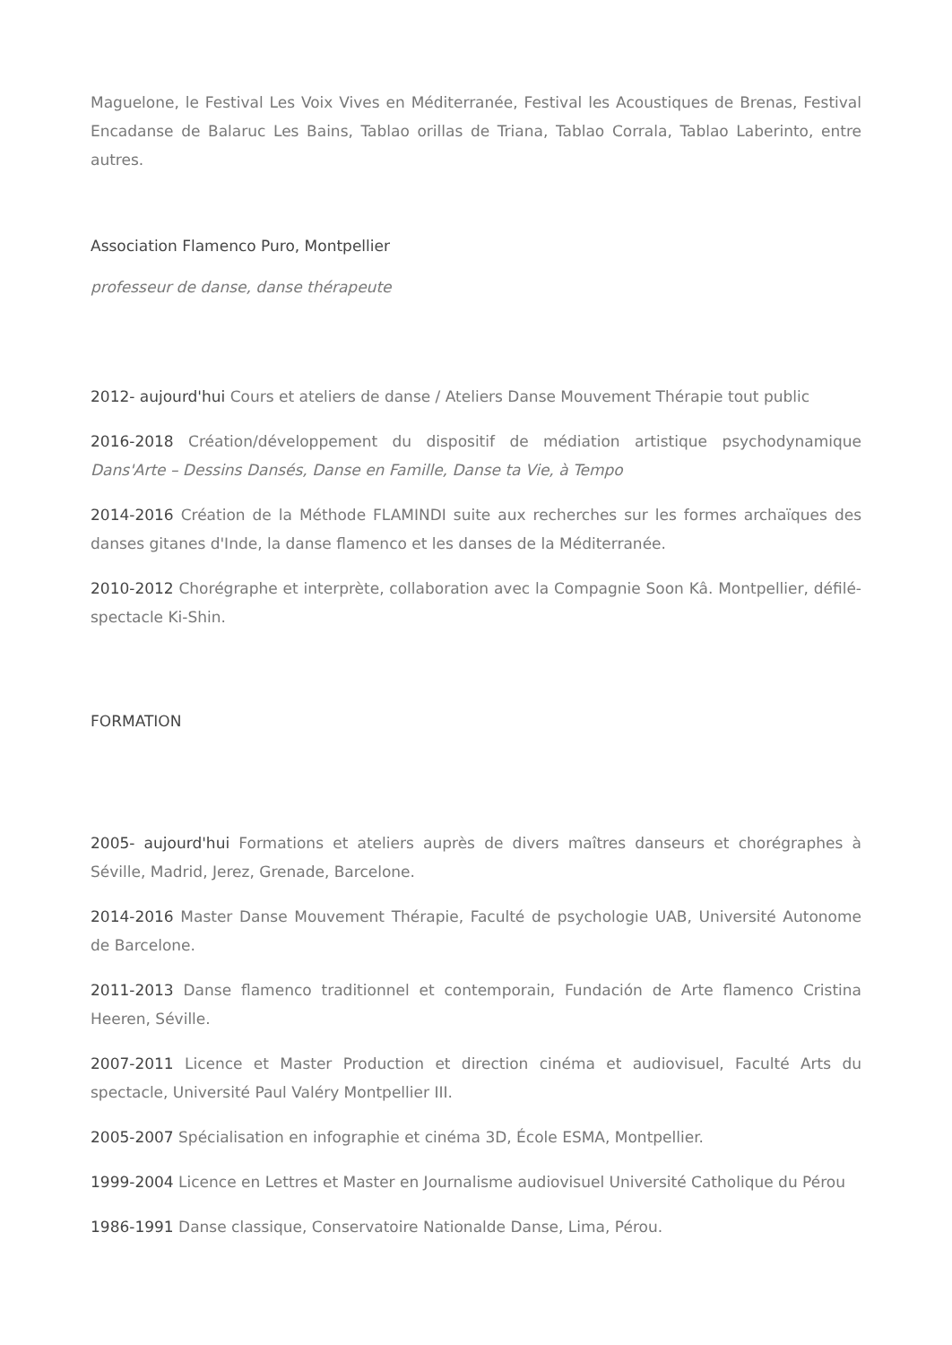Maguelone, le Festival Les Voix Vives en Méditerranée, Festival les Acoustiques de Brenas, Festival Encadanse de Balaruc Les Bains, Tablao orillas de Triana, Tablao Corrala, Tablao Laberinto, entre autres.
Association Flamenco Puro, Montpellier
professeur de danse, danse thérapeute
2012- aujourd'hui Cours et ateliers de danse / Ateliers Danse Mouvement Thérapie tout public
2016-2018 Création/développement du dispositif de médiation artistique psychodynamique Dans'Arte – Dessins Dansés, Danse en Famille, Danse ta Vie, à Tempo
2014-2016 Création de la Méthode FLAMINDI suite aux recherches sur les formes archaïques des danses gitanes d'Inde, la danse flamenco et les danses de la Méditerranée.
2010-2012 Chorégraphe et interprète, collaboration avec la Compagnie Soon Kâ. Montpellier, défilé-spectacle Ki-Shin.
FORMATION
2005- aujourd'hui Formations et ateliers auprès de divers maîtres danseurs et chorégraphes à Séville, Madrid, Jerez, Grenade, Barcelone.
2014-2016 Master Danse Mouvement Thérapie, Faculté de psychologie UAB, Université Autonome de Barcelone.
2011-2013 Danse flamenco traditionnel et contemporain, Fundación de Arte flamenco Cristina Heeren, Séville.
2007-2011 Licence et Master Production et direction cinéma et audiovisuel, Faculté Arts du spectacle, Université Paul Valéry Montpellier III.
2005-2007 Spécialisation en infographie et cinéma 3D, École ESMA, Montpellier.
1999-2004 Licence en Lettres et Master en Journalisme audiovisuel Université Catholique du Pérou
1986-1991 Danse classique, Conservatoire Nationalde Danse, Lima, Pérou.